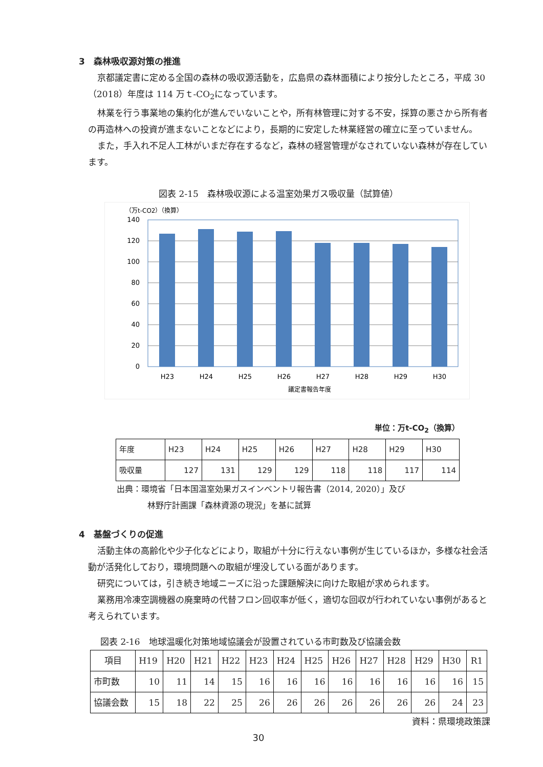3　森林吸収源対策の推進
京都議定書に定める全国の森林の吸収源活動を，広島県の森林面積により按分したところ，平成 30（2018）年度は 114 万ｔ-CO<sub>2</sub>になっています。
林業を行う事業地の集約化が進んでいないことや，所有林管理に対する不安，採算の悪さから所有者の再造林への投資が進まないことなどにより，長期的に安定した林業経営の確立に至っていません。
また，手入れ不足人工林がいまだ存在するなど，森林の経営管理がなされていない森林が存在しています。
図表 2-15　森林吸収源による温室効果ガス吸収量（試算値）
（万t-CO2）（換算）
140
120
100
80
60
40
20
0
H23
H24
H25
H26
H27
H28
H29
H30
議定書報告年度
単位：万t-CO<sub>2</sub>（換算）
| 年度 | H23 | H24 | H25 | H26 | H27 | H28 | H29 | H30 |
| 吸収量 | 127 | 131 | 129 | 129 | 118 | 118 | 117 | 114 |
出典：環境省「日本国温室効果ガスインベントリ報告書（2014, 2020）」及び
林野庁計画課「森林資源の現況」を基に試算
4　基盤づくりの促進
活動主体の高齢化や少子化などにより，取組が十分に行えない事例が生じているほか，多様な社会活動が活発化しており，環境問題への取組が埋没している面があります。
研究については，引き続き地域ニーズに沿った課題解決に向けた取組が求められます。
業務用冷凍空調機器の廃棄時の代替フロン回収率が低く，適切な回収が行われていない事例があると考えられています。
図表 2-16　地球温暖化対策地域協議会が設置されている市町数及び協議会数
| 項目 | H19 | H20 | H21 | H22 | H23 | H24 | H25 | H26 | H27 | H28 | H29 | H30 | R1 |
| 市町数 | 10 | 11 | 14 | 15 | 16 | 16 | 16 | 16 | 16 | 16 | 16 | 16 | 15 |
| 協議会数 | 15 | 18 | 22 | 25 | 26 | 26 | 26 | 26 | 26 | 26 | 26 | 24 | 23 |
資料：県環境政策課
30